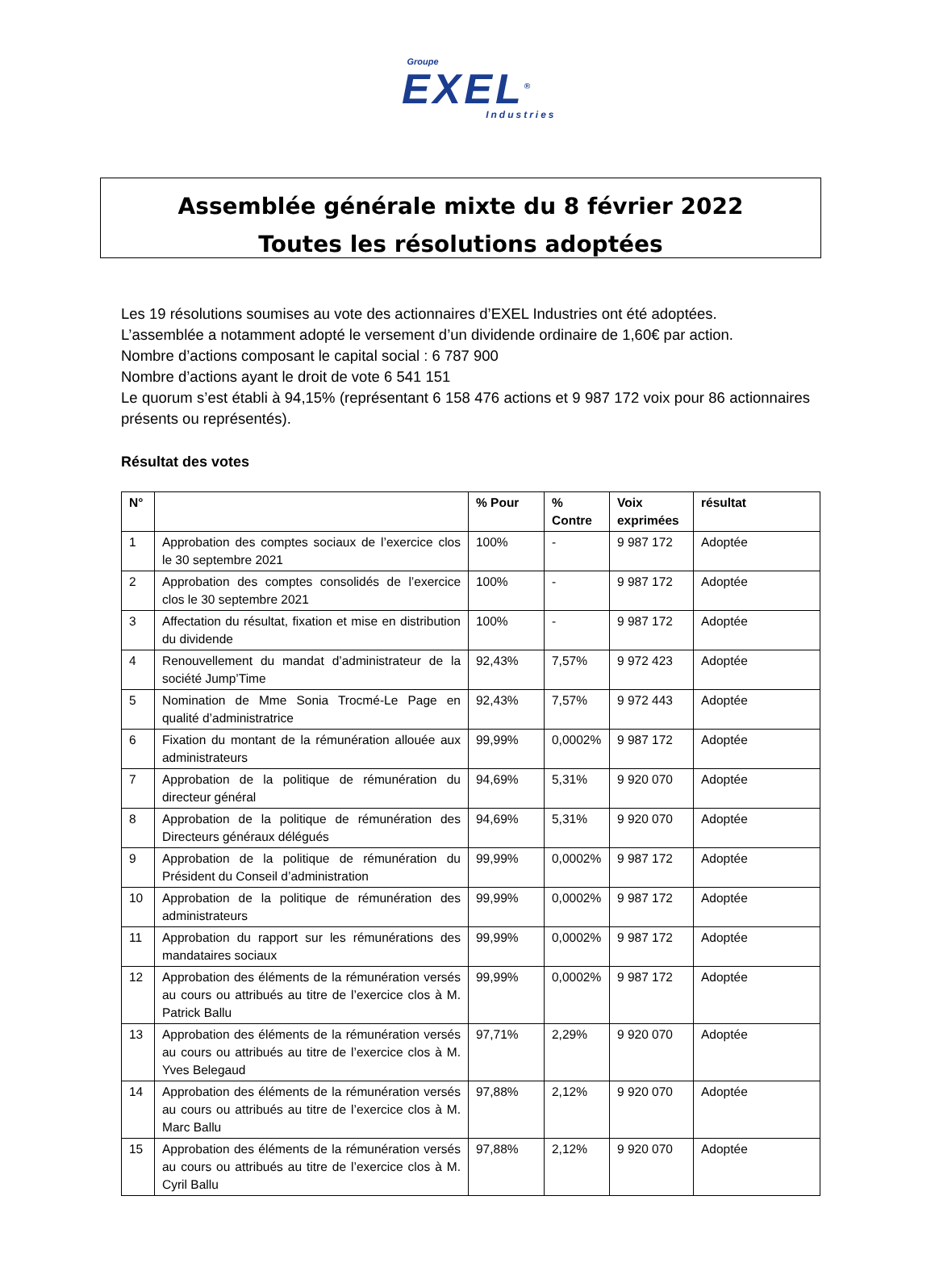Groupe
EXEL<sup>®</sup>
Industries
Assemblée générale mixte du 8 février 2022
Toutes les résolutions adoptées
Les 19 résolutions soumises au vote des actionnaires d’EXEL Industries ont été adoptées.
L’assemblée a notamment adopté le versement d’un dividende ordinaire de 1,60€ par action.
Nombre d’actions composant le capital social : 6 787 900
Nombre d’actions ayant le droit de vote 6 541 151
Le quorum s’est établi à 94,15% (représentant 6 158 476 actions et 9 987 172 voix pour 86 actionnaires présents ou représentés).
Résultat des votes
| N° | | % Pour | % Contre | Voix exprimées | résultat |
| --- | --- | --- | --- | --- | --- |
| 1 | Approbation des comptes sociaux de l’exercice clos le 30 septembre 2021 | 100% | - | 9 987 172 | Adoptée |
| 2 | Approbation des comptes consolidés de l’exercice clos le 30 septembre 2021 | 100% | - | 9 987 172 | Adoptée |
| 3 | Affectation du résultat, fixation et mise en distribution du dividende | 100% | - | 9 987 172 | Adoptée |
| 4 | Renouvellement du mandat d’administrateur de la société Jump’Time | 92,43% | 7,57% | 9 972 423 | Adoptée |
| 5 | Nomination de Mme Sonia Trocmé-Le Page en qualité d’administratrice | 92,43% | 7,57% | 9 972 443 | Adoptée |
| 6 | Fixation du montant de la rémunération allouée aux administrateurs | 99,99% | 0,0002% | 9 987 172 | Adoptée |
| 7 | Approbation de la politique de rémunération du directeur général | 94,69% | 5,31% | 9 920 070 | Adoptée |
| 8 | Approbation de la politique de rémunération des Directeurs généraux délégués | 94,69% | 5,31% | 9 920 070 | Adoptée |
| 9 | Approbation de la politique de rémunération du Président du Conseil d’administration | 99,99% | 0,0002% | 9 987 172 | Adoptée |
| 10 | Approbation de la politique de rémunération des administrateurs | 99,99% | 0,0002% | 9 987 172 | Adoptée |
| 11 | Approbation du rapport sur les rémunérations des mandataires sociaux | 99,99% | 0,0002% | 9 987 172 | Adoptée |
| 12 | Approbation des éléments de la rémunération versés au cours ou attribués au titre de l’exercice clos à M. Patrick Ballu | 99,99% | 0,0002% | 9 987 172 | Adoptée |
| 13 | Approbation des éléments de la rémunération versés au cours ou attribués au titre de l’exercice clos à M. Yves Belegaud | 97,71% | 2,29% | 9 920 070 | Adoptée |
| 14 | Approbation des éléments de la rémunération versés au cours ou attribués au titre de l’exercice clos à M. Marc Ballu | 97,88% | 2,12% | 9 920 070 | Adoptée |
| 15 | Approbation des éléments de la rémunération versés au cours ou attribués au titre de l’exercice clos à M. Cyril Ballu | 97,88% | 2,12% | 9 920 070 | Adoptée |